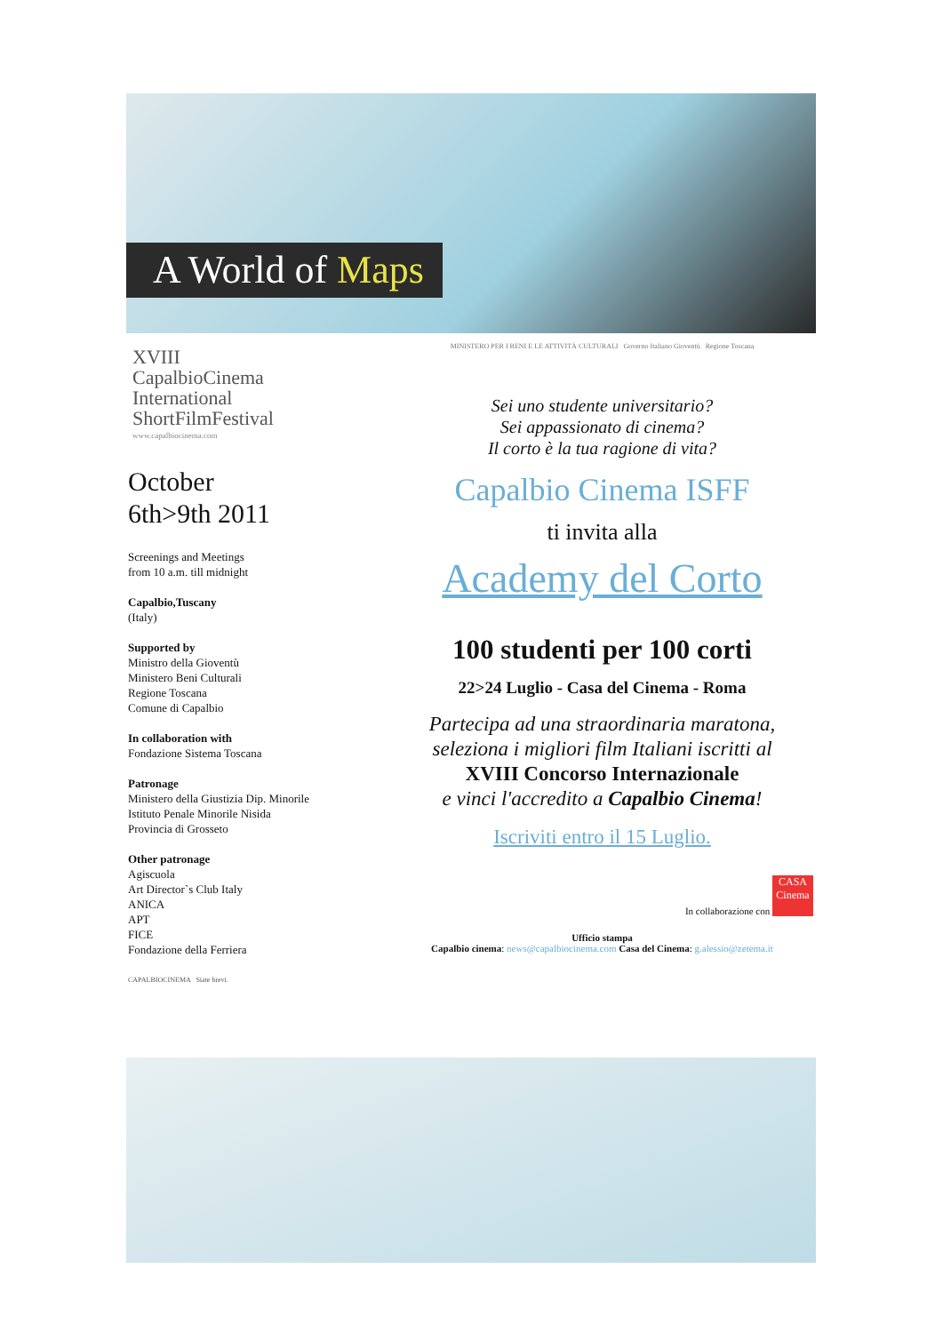A World of Maps
XVIII
CapalbioCinema
International
ShortFilmFestival
www.capalbiocinema.com
October
6th>9th 2011
Screenings and Meetings
from 10 a.m. till midnight
Capalbio,Tuscany
(Italy)
Supported by
Ministro della Gioventù
Ministero Beni Culturali
Regione Toscana
Comune di Capalbio
In collaboration with
Fondazione Sistema Toscana
Patronage
Ministero della Giustizia Dip. Minorile
Istituto Penale Minorile Nisida
Provincia di Grosseto
Other patronage
Agiscuola
Art Director`s Club Italy
ANICA
APT
FICE
Fondazione della Ferriera
CAPALBIOCINEMA Siate brevi.
MINISTERO PER I BENI E LE ATTIVITÀ CULTURALI Governo Italiano Gioventù Regione Toscana
Sei uno studente universitario?
Sei appassionato di cinema?
Il corto è la tua ragione di vita?
Capalbio Cinema ISFF
ti invita alla
Academy del Corto
100 studenti per 100 corti
22>24 Luglio - Casa del Cinema - Roma
Partecipa ad una straordinaria maratona,
seleziona i migliori film Italiani iscritti al
XVIII Concorso Internazionale
e vinci l'accredito a Capalbio Cinema!
Iscriviti entro il 15 Luglio.
In collaborazione con CASA Cinema
Ufficio stampa
Capalbio cinema: news@capalbiocinema.com Casa del Cinema: g.alessio@zetema.it